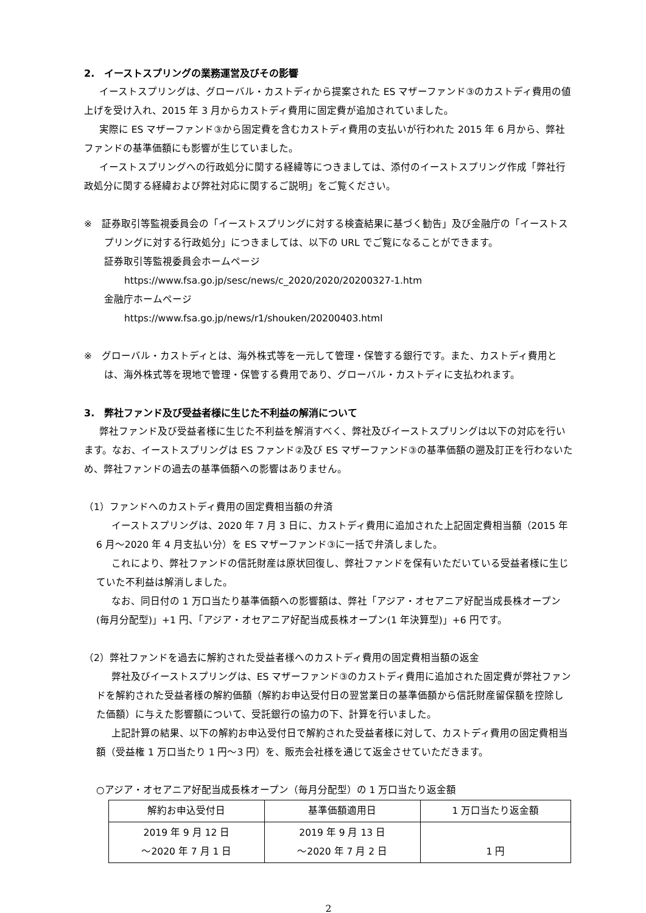2.　イーストスプリングの業務運営及びその影響
イーストスプリングは、グローバル・カストディから提案された ES マザーファンド③のカストディ費用の値上げを受け入れ、2015 年 3 月からカストディ費用に固定費が追加されていました。
実際に ES マザーファンド③から固定費を含むカストディ費用の支払いが行われた 2015 年 6 月から、弊社ファンドの基準価額にも影響が生じていました。
イーストスプリングへの行政処分に関する経緯等につきましては、添付のイーストスプリング作成「弊社行政処分に関する経緯および弊社対応に関するご説明」をご覧ください。
※　証券取引等監視委員会の「イーストスプリングに対する検査結果に基づく勧告」及び金融庁の「イーストスプリングに対する行政処分」につきましては、以下の URL でご覧になることができます。
証券取引等監視委員会ホームページ
https://www.fsa.go.jp/sesc/news/c_2020/2020/20200327-1.htm
金融庁ホームページ
https://www.fsa.go.jp/news/r1/shouken/20200403.html
※　グローバル・カストディとは、海外株式等を一元して管理・保管する銀行です。また、カストディ費用とは、海外株式等を現地で管理・保管する費用であり、グローバル・カストディに支払われます。
3.　弊社ファンド及び受益者様に生じた不利益の解消について
弊社ファンド及び受益者様に生じた不利益を解消すべく、弊社及びイーストスプリングは以下の対応を行います。なお、イーストスプリングは ES ファンド②及び ES マザーファンド③の基準価額の遡及訂正を行わないため、弊社ファンドの過去の基準価額への影響はありません。
（1）ファンドへのカストディ費用の固定費相当額の弁済
イーストスプリングは、2020 年 7 月 3 日に、カストディ費用に追加された上記固定費相当額（2015 年 6 月～2020 年 4 月支払い分）を ES マザーファンド③に一括で弁済しました。
これにより、弊社ファンドの信託財産は原状回復し、弊社ファンドを保有いただいている受益者様に生じていた不利益は解消しました。
なお、同日付の 1 万口当たり基準価額への影響額は、弊社「アジア・オセアニア好配当成長株オープン(毎月分配型)」+1 円、「アジア・オセアニア好配当成長株オープン(1 年決算型)」+6 円です。
（2）弊社ファンドを過去に解約された受益者様へのカストディ費用の固定費相当額の返金
弊社及びイーストスプリングは、ES マザーファンド③のカストディ費用に追加された固定費が弊社ファンドを解約された受益者様の解約価額（解約お申込受付日の翌営業日の基準価額から信託財産留保額を控除した価額）に与えた影響額について、受託銀行の協力の下、計算を行いました。
上記計算の結果、以下の解約お申込受付日で解約された受益者様に対して、カストディ費用の固定費相当額（受益権 1 万口当たり 1 円～3 円）を、販売会社様を通じて返金させていただきます。
○アジア・オセアニア好配当成長株オープン（毎月分配型）の 1 万口当たり返金額
| 解約お申込受付日 | 基準価額適用日 | 1 万口当たり返金額 |
| --- | --- | --- |
| 2019 年 9 月 12 日 ～2020 年 7 月 1 日 | 2019 年 9 月 13 日 ～2020 年 7 月 2 日 | 1 円 |
2